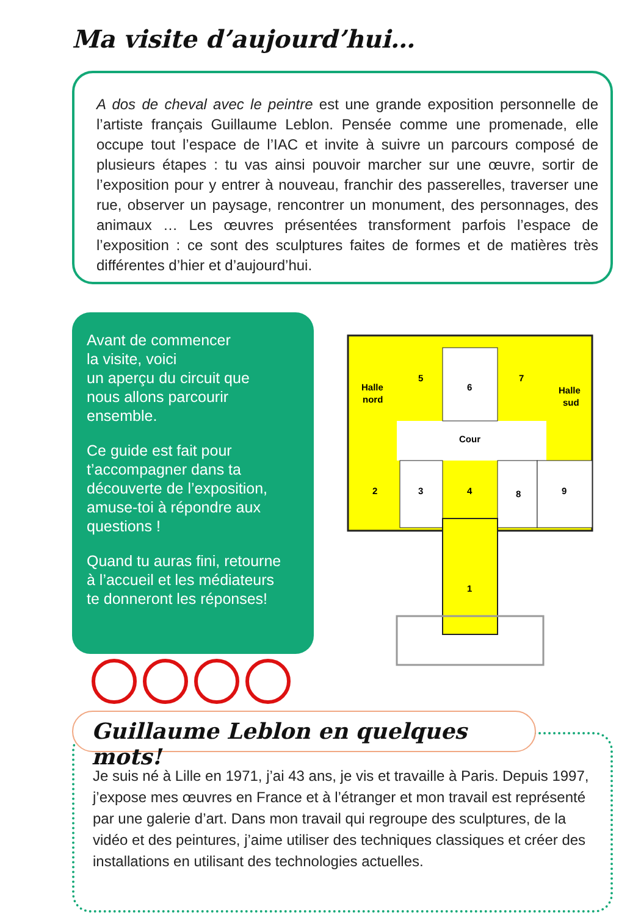Ma visite d’aujourd’hui…
A dos de cheval avec le peintre est une grande exposition personnelle de l’artiste français Guillaume Leblon. Pensée comme une promenade, elle occupe tout l’espace de l’IAC et invite à suivre un parcours composé de plusieurs étapes : tu vas ainsi pouvoir marcher sur une œuvre, sortir de l’exposition pour y entrer à nouveau, franchir des passerelles, traverser une rue, observer un paysage, rencontrer un monument, des personnages, des animaux … Les œuvres présentées transforment parfois l’espace de l’exposition : ce sont des sculptures faites de formes et de matières très différentes d’hier et d’aujourd’hui.
Avant de commencer
la visite, voici
un aperçu du circuit que
nous allons parcourir
ensemble.
Ce guide est fait pour
t’accompagner dans ta
découverte de l’exposition,
amuse-toi à répondre aux
questions !
Quand tu auras fini, retourne
à l’accueil et les médiateurs
te donneront les réponses!
Halle
nord
5
6
7
Halle
sud
Cour
2
3
4
8
9
1
Je suis né à Lille en 1971, j’ai 43 ans, je vis et travaille à Paris. Depuis 1997, j’expose mes œuvres en France et à l’étranger et mon travail est représenté par une galerie d’art. Dans mon travail qui regroupe des sculptures, de la vidéo et des peintures, j’aime utiliser des techniques classiques et créer des installations en utilisant des technologies actuelles.
Guillaume Leblon en quelques mots!